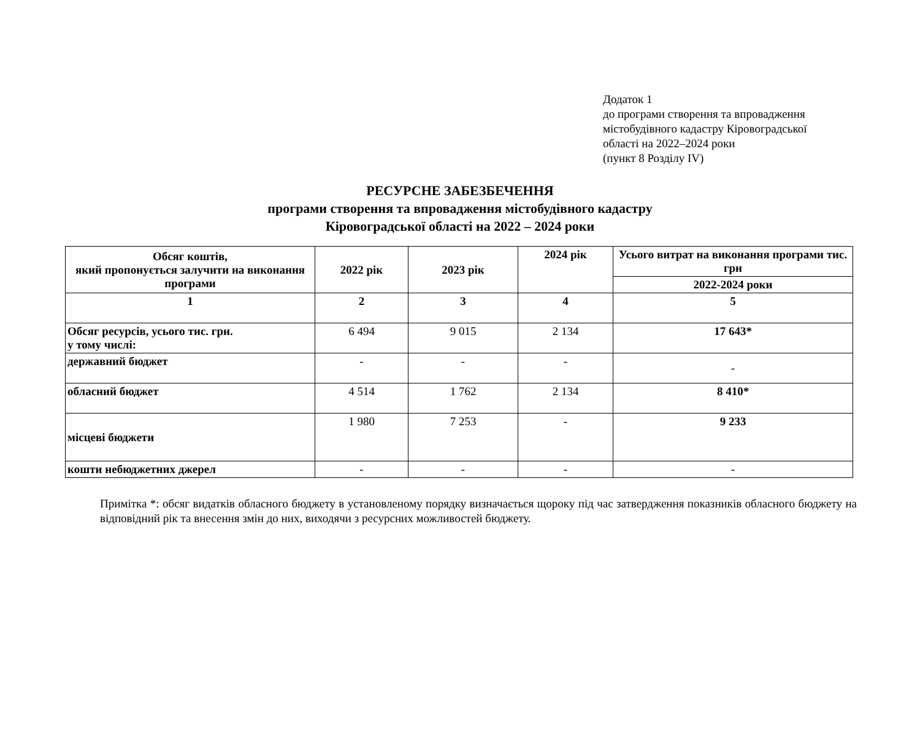Додаток 1
до програми створення та впровадження
містобудівного кадастру Кіровоградської
області на 2022–2024 роки
(пункт 8 Розділу IV)
РЕСУРСНЕ ЗАБЕЗБЕЧЕННЯ
програми створення та впровадження містобудівного кадастру
Кіровоградської області на 2022 – 2024 роки
| Обсяг коштів, який пропонується залучити на виконання програми | 2022 рік | 2023 рік | 2024 рік | Усього витрат на виконання програми тис. грн |
| --- | --- | --- | --- | --- |
| | | | | 2022-2024 роки |
| 1 | 2 | 3 | 4 | 5 |
| Обсяг ресурсів, усього тис. грн. у тому числі: | 6 494 | 9 015 | 2 134 | 17 643* |
| державний бюджет | - | - | - | - |
| обласний бюджет | 4 514 | 1 762 | 2 134 | 8 410* |
| місцеві бюджети | 1 980 | 7 253 | - | 9 233 |
| кошти небюджетних джерел | - | - | - | - |
Примітка *: обсяг видатків обласного бюджету в установленому порядку визначається щороку під час затвердження показників обласного бюджету на відповідний рік та внесення змін до них, виходячи з ресурсних можливостей бюджету.